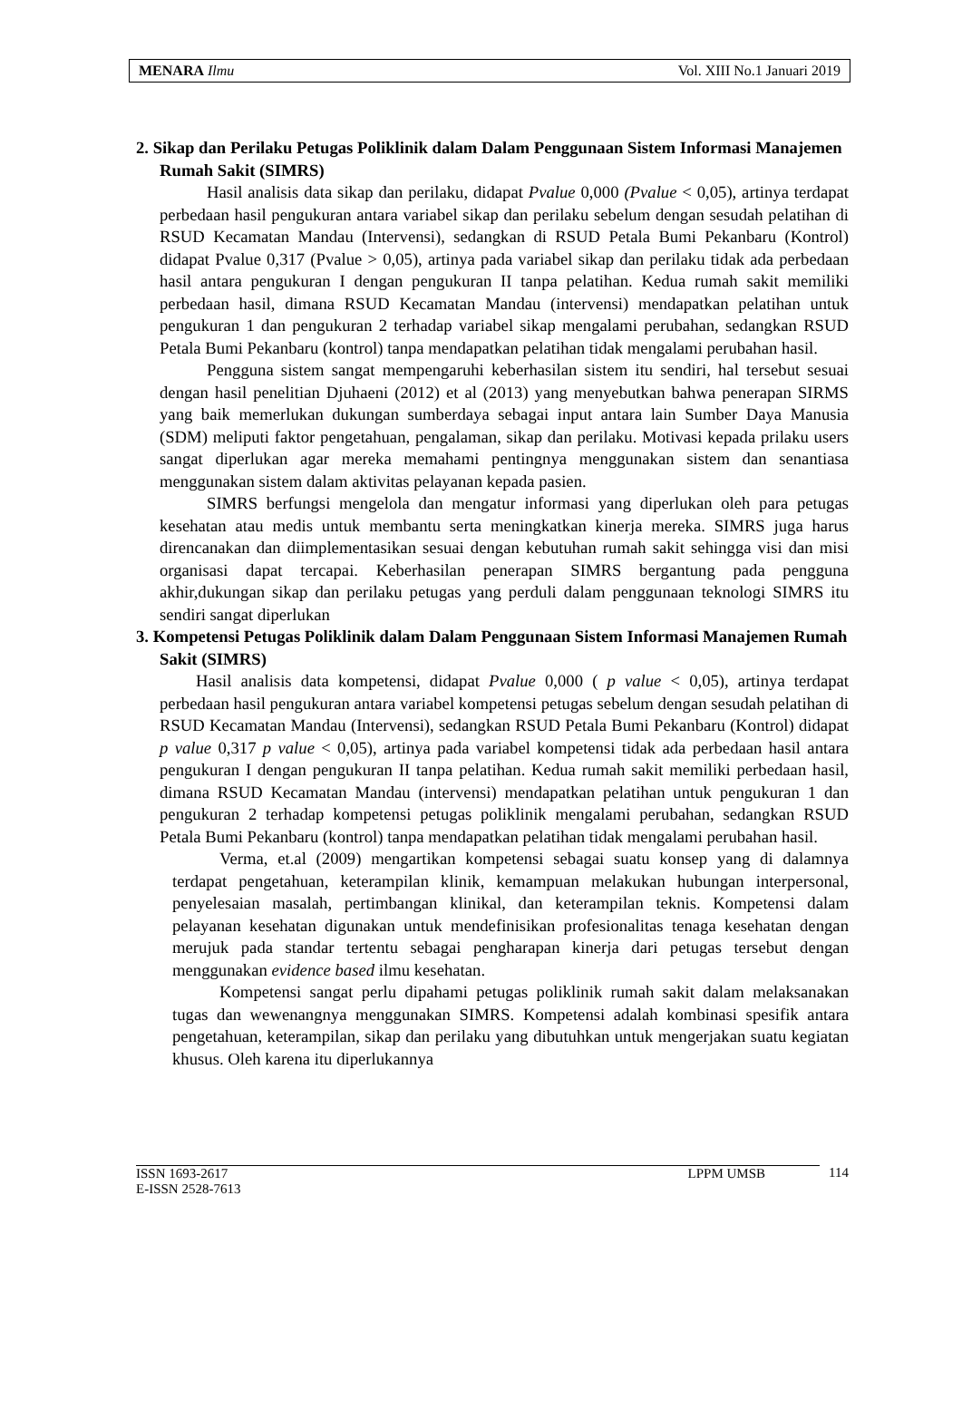MENARA Ilmu Vol. XIII No.1 Januari 2019
2. Sikap dan Perilaku Petugas Poliklinik dalam Dalam Penggunaan Sistem Informasi Manajemen Rumah Sakit (SIMRS)
Hasil analisis data sikap dan perilaku, didapat Pvalue 0,000 (Pvalue < 0,05), artinya terdapat perbedaan hasil pengukuran antara variabel sikap dan perilaku sebelum dengan sesudah pelatihan di RSUD Kecamatan Mandau (Intervensi), sedangkan di RSUD Petala Bumi Pekanbaru (Kontrol) didapat Pvalue 0,317 (Pvalue > 0,05), artinya pada variabel sikap dan perilaku tidak ada perbedaan hasil antara pengukuran I dengan pengukuran II tanpa pelatihan. Kedua rumah sakit memiliki perbedaan hasil, dimana RSUD Kecamatan Mandau (intervensi) mendapatkan pelatihan untuk pengukuran 1 dan pengukuran 2 terhadap variabel sikap mengalami perubahan, sedangkan RSUD Petala Bumi Pekanbaru (kontrol) tanpa mendapatkan pelatihan tidak mengalami perubahan hasil.
Pengguna sistem sangat mempengaruhi keberhasilan sistem itu sendiri, hal tersebut sesuai dengan hasil penelitian Djuhaeni (2012) et al (2013) yang menyebutkan bahwa penerapan SIRMS yang baik memerlukan dukungan sumberdaya sebagai input antara lain Sumber Daya Manusia (SDM) meliputi faktor pengetahuan, pengalaman, sikap dan perilaku. Motivasi kepada prilaku users sangat diperlukan agar mereka memahami pentingnya menggunakan sistem dan senantiasa menggunakan sistem dalam aktivitas pelayanan kepada pasien.
SIMRS berfungsi mengelola dan mengatur informasi yang diperlukan oleh para petugas kesehatan atau medis untuk membantu serta meningkatkan kinerja mereka. SIMRS juga harus direncanakan dan diimplementasikan sesuai dengan kebutuhan rumah sakit sehingga visi dan misi organisasi dapat tercapai. Keberhasilan penerapan SIMRS bergantung pada pengguna akhir,dukungan sikap dan perilaku petugas yang perduli dalam penggunaan teknologi SIMRS itu sendiri sangat diperlukan
3. Kompetensi Petugas Poliklinik dalam Dalam Penggunaan Sistem Informasi Manajemen Rumah Sakit (SIMRS)
Hasil analisis data kompetensi, didapat Pvalue 0,000 ( p value < 0,05), artinya terdapat perbedaan hasil pengukuran antara variabel kompetensi petugas sebelum dengan sesudah pelatihan di RSUD Kecamatan Mandau (Intervensi), sedangkan RSUD Petala Bumi Pekanbaru (Kontrol) didapat p value 0,317 p value < 0,05), artinya pada variabel kompetensi tidak ada perbedaan hasil antara pengukuran I dengan pengukuran II tanpa pelatihan. Kedua rumah sakit memiliki perbedaan hasil, dimana RSUD Kecamatan Mandau (intervensi) mendapatkan pelatihan untuk pengukuran 1 dan pengukuran 2 terhadap kompetensi petugas poliklinik mengalami perubahan, sedangkan RSUD Petala Bumi Pekanbaru (kontrol) tanpa mendapatkan pelatihan tidak mengalami perubahan hasil.
Verma, et.al (2009) mengartikan kompetensi sebagai suatu konsep yang di dalamnya terdapat pengetahuan, keterampilan klinik, kemampuan melakukan hubungan interpersonal, penyelesaian masalah, pertimbangan klinikal, dan keterampilan teknis. Kompetensi dalam pelayanan kesehatan digunakan untuk mendefinisikan profesionalitas tenaga kesehatan dengan merujuk pada standar tertentu sebagai pengharapan kinerja dari petugas tersebut dengan menggunakan evidence based ilmu kesehatan.
Kompetensi sangat perlu dipahami petugas poliklinik rumah sakit dalam melaksanakan tugas dan wewenangnya menggunakan SIMRS. Kompetensi adalah kombinasi spesifik antara pengetahuan, keterampilan, sikap dan perilaku yang dibutuhkan untuk mengerjakan suatu kegiatan khusus. Oleh karena itu diperlukannya
ISSN 1693-2617
E-ISSN 2528-7613 LPPM UMSB
114